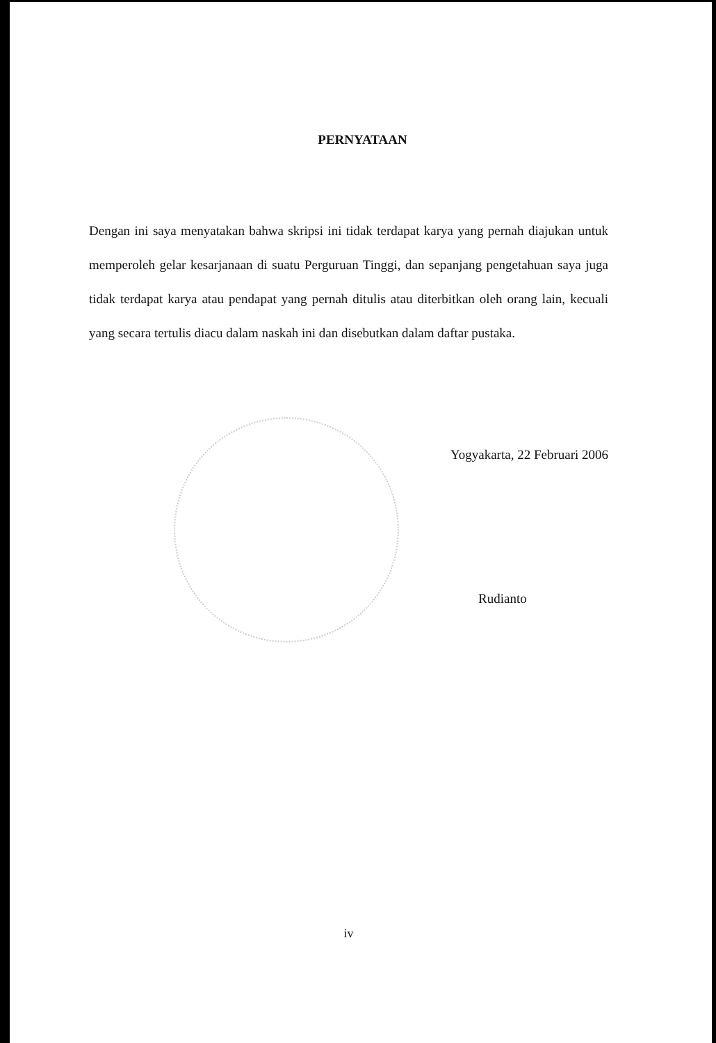PERNYATAAN
Dengan ini saya menyatakan bahwa skripsi ini tidak terdapat karya yang pernah diajukan untuk memperoleh gelar kesarjanaan di suatu Perguruan Tinggi, dan sepanjang pengetahuan saya juga tidak terdapat karya atau pendapat yang pernah ditulis atau diterbitkan oleh orang lain, kecuali yang secara tertulis diacu dalam naskah ini dan disebutkan dalam daftar pustaka.
Yogyakarta, 22 Februari 2006
Rudianto
iv